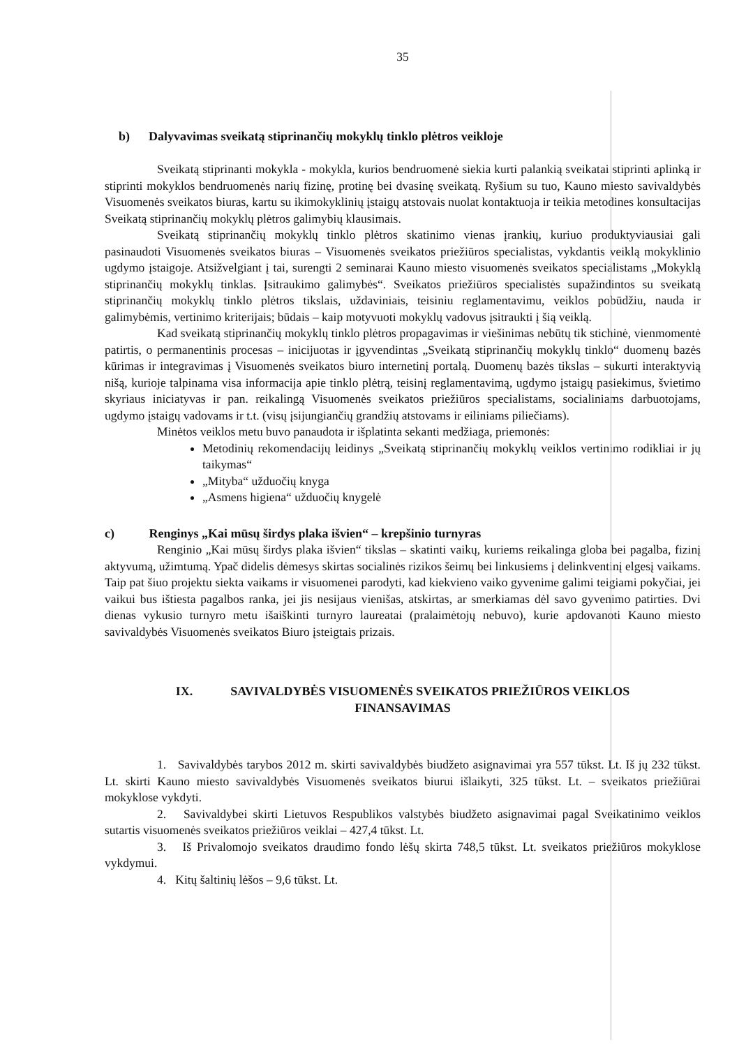35
b) Dalyvavimas sveikatą stiprinančių mokyklų tinklo plėtros veikloje
Sveikatą stiprinanti mokykla - mokykla, kurios bendruomenė siekia kurti palankią sveikatai stiprinti aplinką ir stiprinti mokyklos bendruomenės narių fizinę, protinę bei dvasinę sveikatą. Ryšium su tuo, Kauno miesto savivaldybės Visuomenės sveikatos biuras, kartu su ikimokyklinių įstaigų atstovais nuolat kontaktuoja ir teikia metodines konsultacijas Sveikatą stiprinančių mokyklų plėtros galimybių klausimais.
Sveikatą stiprinančių mokyklų tinklo plėtros skatinimo vienas įrankių, kuriuo produktyviausiai gali pasinaudoti Visuomenės sveikatos biuras – Visuomenės sveikatos priežiūros specialistas, vykdantis veiklą mokyklinio ugdymo įstaigoje. Atsižvelgiant į tai, surengti 2 seminarai Kauno miesto visuomenės sveikatos specialistams „Mokyklą stiprinančių mokyklų tinklas. Įsitraukimo galimybės“. Sveikatos priežiūros specialistės supažindintos su sveikatą stiprinančių mokyklų tinklo plėtros tikslais, uždaviniais, teisiniu reglamentavimu, veiklos pobūdžiu, nauda ir galimybėmis, vertinimo kriterijais; būdais – kaip motyvuoti mokyklų vadovus įsitraukti į šią veiklą.
Kad sveikatą stiprinančių mokyklų tinklo plėtros propagavimas ir viešinimas nebūtų tik stichinė, vienmomentė patirtis, o permanentinis procesas – inicijuotas ir įgyvendintas „Sveikatą stiprinančių mokyklų tinklo“ duomenų bazės kūrimas ir integravimas į Visuomenės sveikatos biuro internetinį portalą. Duomenų bazės tikslas – sukurti interaktyvią nišą, kurioje talpinama visa informacija apie tinklo plėtrą, teisinį reglamentavimą, ugdymo įstaigų pasiekimus, švietimo skyriaus iniciatyvas ir pan. reikalingą Visuomenės sveikatos priežiūros specialistams, socialiniams darbuotojams, ugdymo įstaigų vadovams ir t.t. (visų įsijungiančių grandžių atstovams ir eiliniams piliečiams).
Minėtos veiklos metu buvo panaudota ir išplatinta sekanti medžiaga, priemonės:
Metodinių rekomendacijų leidinys „Sveikatą stiprinančių mokyklų veiklos vertinimo rodikliai ir jų taikymas“
„Mityba“ užduočių knyga
„Asmens higiena“ užduočių knygelė
c) Renginys „Kai mūsų širdys plaka išvien“ – krepšinio turnyras
Renginio „Kai mūsų širdys plaka išvien“ tikslas – skatinti vaikų, kuriems reikalinga globa bei pagalba, fizinį aktyvumą, užimtumą. Ypač didelis dėmesys skirtas socialinės rizikos šeimų bei linkusiems į delinkventinį elgesį vaikams. Taip pat šiuo projektu siekta vaikams ir visuomenei parodyti, kad kiekvieno vaiko gyvenime galimi teigiami pokyčiai, jei vaikui bus ištiesta pagalbos ranka, jei jis nesijaus vienišas, atskirtas, ar smerkiamas dėl savo gyvenimo patirties. Dvi dienas vykusio turnyro metu išaiškinti turnyro laureatai (pralaimėtojų nebuvo), kurie apdovanoti Kauno miesto savivaldybės Visuomenės sveikatos Biuro įsteigtais prizais.
IX. SAVIVALDYBĖS VISUOMENĖS SVEIKATOS PRIEŽIŪROS VEIKLOS
FINANSAVIMAS
1. Savivaldybės tarybos 2012 m. skirti savivaldybės biudžeto asignavimai yra 557 tūkst. Lt. Iš jų 232 tūkst. Lt. skirti Kauno miesto savivaldybės Visuomenės sveikatos biurui išlaikyti, 325 tūkst. Lt. – sveikatos priežiūrai mokyklose vykdyti.
2. Savivaldybei skirti Lietuvos Respublikos valstybės biudžeto asignavimai pagal Sveikatinimo veiklos sutartis visuomenės sveikatos priežiūros veiklai – 427,4 tūkst. Lt.
3. Iš Privalomojo sveikatos draudimo fondo lėšų skirta 748,5 tūkst. Lt. sveikatos priežiūros mokyklose vykdymui.
4. Kitų šaltinių lėšos – 9,6 tūkst. Lt.